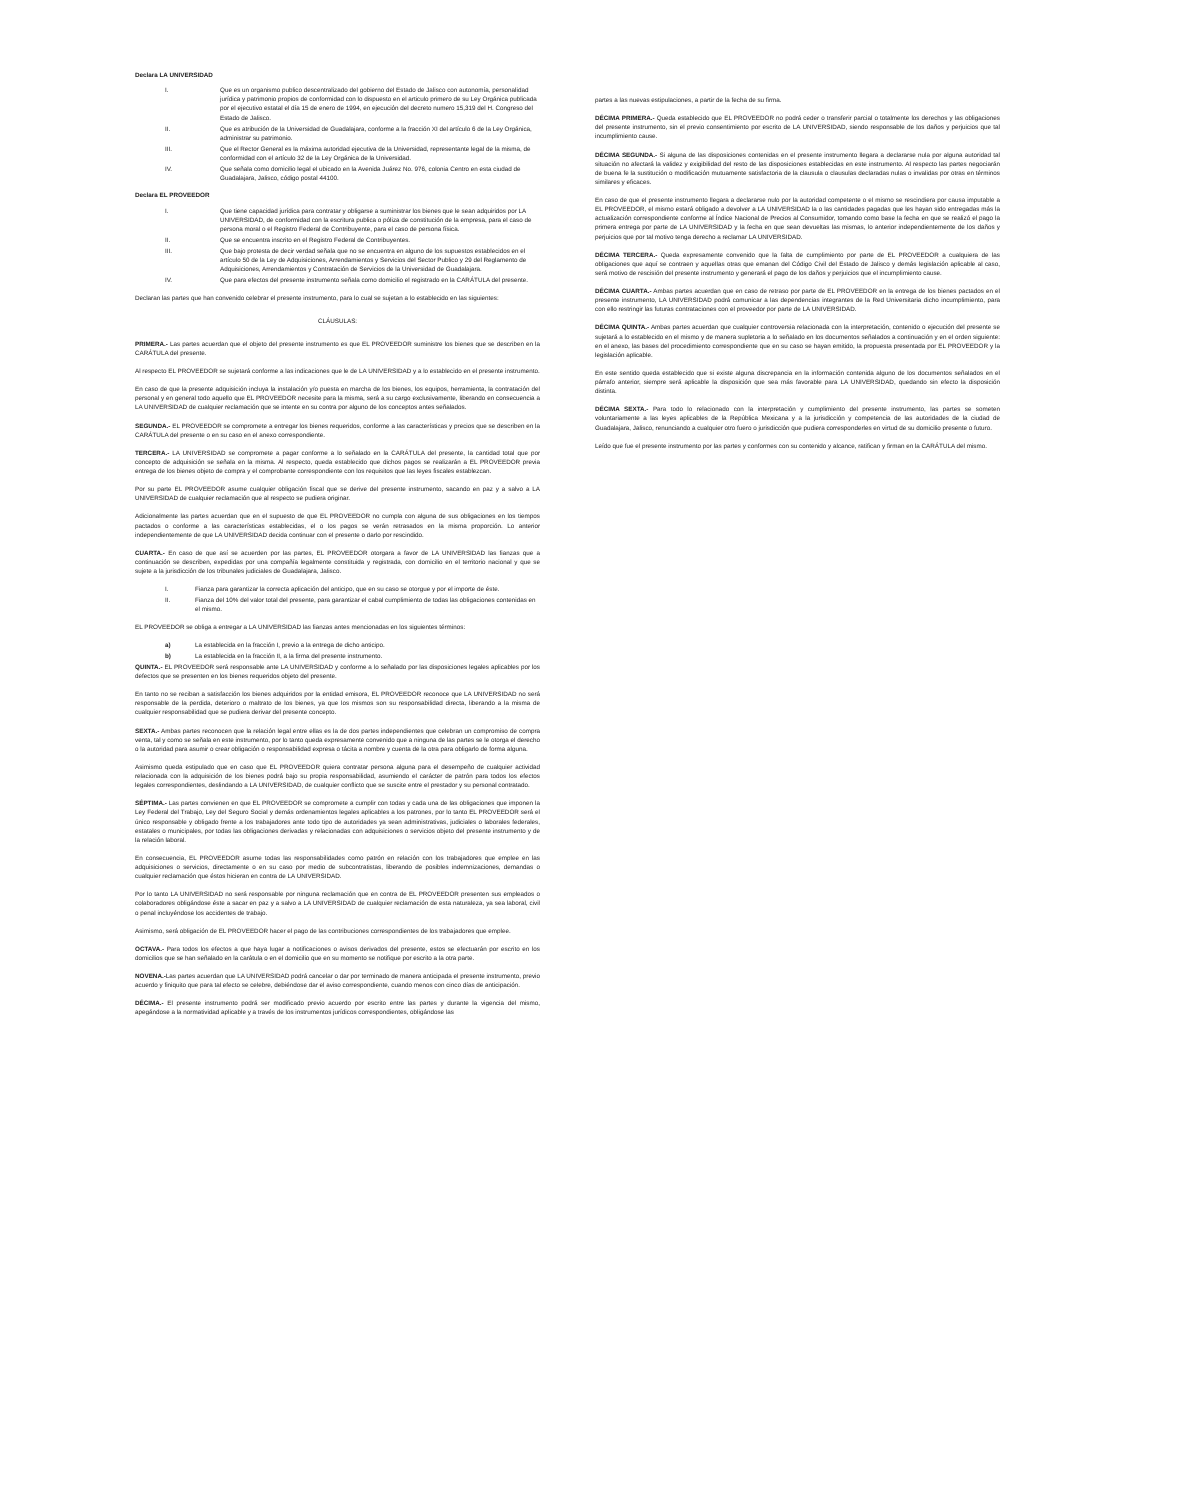Declara LA UNIVERSIDAD
I. Que es un organismo publico descentralizado del gobierno del Estado de Jalisco con autonomía, personalidad jurídica y patrimonio propios de conformidad con lo dispuesto en el articulo primero de su Ley Orgánica publicada por el ejecutivo estatal el día 15 de enero de 1994, en ejecución del decreto numero 15,319 del H. Congreso del Estado de Jalisco.
II. Que es atribución de la Universidad de Guadalajara, conforme a la fracción XI del artículo 6 de la Ley Orgánica, administrar su patrimonio.
III. Que el Rector General es la máxima autoridad ejecutiva de la Universidad, representante legal de la misma, de conformidad con el artículo 32 de la Ley Orgánica de la Universidad.
IV. Que señala como domicilio legal el ubicado en la Avenida Juárez No. 976, colonia Centro en esta ciudad de Guadalajara, Jalisco, código postal 44100.
Declara EL PROVEEDOR
I. Que tiene capacidad jurídica para contratar y obligarse a suministrar los bienes que le sean adquiridos por LA UNIVERSIDAD, de conformidad con la escritura publica o póliza de constitución de la empresa, para el caso de persona moral o el Registro Federal de Contribuyente, para el caso de persona física.
II. Que se encuentra inscrito en el Registro Federal de Contribuyentes.
III. Que bajo protesta de decir verdad señala que no se encuentra en alguno de los supuestos establecidos en el artículo 50 de la Ley de Adquisiciones, Arrendamientos y Servicios del Sector Publico y 29 del Reglamento de Adquisiciones, Arrendamientos y Contratación de Servicios de la Universidad de Guadalajara.
IV. Que para efectos del presente instrumento señala como domicilio el registrado en la CARÁTULA del presente.
Declaran las partes que han convenido celebrar el presente instrumento, para lo cual se sujetan a lo establecido en las siguientes:
CLÁUSULAS:
PRIMERA.- Las partes acuerdan que el objeto del presente instrumento es que EL PROVEEDOR suministre los bienes que se describen en la CARÁTULA del presente.
Al respecto EL PROVEEDOR se sujetará conforme a las indicaciones que le de LA UNIVERSIDAD y a lo establecido en el presente instrumento.
En caso de que la presente adquisición incluya la instalación y/o puesta en marcha de los bienes, los equipos, herramienta, la contratación del personal y en general todo aquello que EL PROVEEDOR necesite para la misma, será a su cargo exclusivamente, liberando en consecuencia a LA UNIVERSIDAD de cualquier reclamación que se intente en su contra por alguno de los conceptos antes señalados.
SEGUNDA.- EL PROVEEDOR se compromete a entregar los bienes requeridos, conforme a las características y precios que se describen en la CARÁTULA del presente o en su caso en el anexo correspondiente.
TERCERA.- LA UNIVERSIDAD se compromete a pagar conforme a lo señalado en la CARÁTULA del presente, la cantidad total que por concepto de adquisición se señala en la misma. Al respecto, queda establecido que dichos pagos se realizarán a EL PROVEEDOR previa entrega de los bienes objeto de compra y el comprobante correspondiente con los requisitos que las leyes fiscales establezcan.
Por su parte EL PROVEEDOR asume cualquier obligación fiscal que se derive del presente instrumento, sacando en paz y a salvo a LA UNIVERSIDAD de cualquier reclamación que al respecto se pudiera originar.
Adicionalmente las partes acuerdan que en el supuesto de que EL PROVEEDOR no cumpla con alguna de sus obligaciones en los tiempos pactados o conforme a las características establecidas, el o los pagos se verán retrasados en la misma proporción. Lo anterior independientemente de que LA UNIVERSIDAD decida continuar con el presente o darlo por rescindido.
CUARTA.- En caso de que así se acuerden por las partes, EL PROVEEDOR otorgara a favor de LA UNIVERSIDAD las fianzas que a continuación se describen, expedidas por una compañía legalmente constituida y registrada, con domicilio en el territorio nacional y que se sujete a la jurisdicción de los tribunales judiciales de Guadalajara, Jalisco.
I. Fianza para garantizar la correcta aplicación del anticipo, que en su caso se otorgue y por el importe de éste.
II. Fianza del 10% del valor total del presente, para garantizar el cabal cumplimiento de todas las obligaciones contenidas en el mismo.
EL PROVEEDOR se obliga a entregar a LA UNIVERSIDAD las fianzas antes mencionadas en los siguientes términos:
a) La establecida en la fracción I, previo a la entrega de dicho anticipo.
b) La establecida en la fracción II, a la firma del presente instrumento.
QUINTA.- EL PROVEEDOR será responsable ante LA UNIVERSIDAD y conforme a lo señalado por las disposiciones legales aplicables por los defectos que se presenten en los bienes requeridos objeto del presente.
En tanto no se reciban a satisfacción los bienes adquiridos por la entidad emisora, EL PROVEEDOR reconoce que LA UNIVERSIDAD no será responsable de la perdida, deterioro o maltrato de los bienes, ya que los mismos son su responsabilidad directa, liberando a la misma de cualquier responsabilidad que se pudiera derivar del presente concepto.
SEXTA.- Ambas partes reconocen que la relación legal entre ellas es la de dos partes independientes que celebran un compromiso de compra venta, tal y como se señala en este instrumento, por lo tanto queda expresamente convenido que a ninguna de las partes se le otorga el derecho o la autoridad para asumir o crear obligación o responsabilidad expresa o tácita a nombre y cuenta de la otra para obligarlo de forma alguna.
Asimismo queda estipulado que en caso que EL PROVEEDOR quiera contratar persona alguna para el desempeño de cualquier actividad relacionada con la adquisición de los bienes podrá bajo su propia responsabilidad, asumiendo el carácter de patrón para todos los efectos legales correspondientes, deslindando a LA UNIVERSIDAD, de cualquier conflicto que se suscite entre el prestador y su personal contratado.
SÉPTIMA.- Las partes convienen en que EL PROVEEDOR se compromete a cumplir con todas y cada una de las obligaciones que imponen la Ley Federal del Trabajo, Ley del Seguro Social y demás ordenamientos legales aplicables a los patrones, por lo tanto EL PROVEEDOR será el único responsable y obligado frente a los trabajadores ante todo tipo de autoridades ya sean administrativas, judiciales o laborales federales, estatales o municipales, por todas las obligaciones derivadas y relacionadas con adquisiciones o servicios objeto del presente instrumento y de la relación laboral.
En consecuencia, EL PROVEEDOR asume todas las responsabilidades como patrón en relación con los trabajadores que emplee en las adquisiciones o servicios, directamente o en su caso por medio de subcontratistas, liberando de posibles indemnizaciones, demandas o cualquier reclamación que éstos hicieran en contra de LA UNIVERSIDAD.
Por lo tanto LA UNIVERSIDAD no será responsable por ninguna reclamación que en contra de EL PROVEEDOR presenten sus empleados o colaboradores obligándose éste a sacar en paz y a salvo a LA UNIVERSIDAD de cualquier reclamación de esta naturaleza, ya sea laboral, civil o penal incluyéndose los accidentes de trabajo.
Asimismo, será obligación de EL PROVEEDOR hacer el pago de las contribuciones correspondientes de los trabajadores que emplee.
OCTAVA.- Para todos los efectos a que haya lugar a notificaciones o avisos derivados del presente, estos se efectuarán por escrito en los domicilios que se han señalado en la carátula o en el domicilio que en su momento se notifique por escrito a la otra parte.
NOVENA.-Las partes acuerdan que LA UNIVERSIDAD podrá cancelar o dar por terminado de manera anticipada el presente instrumento, previo acuerdo y finiquito que para tal efecto se celebre, debiéndose dar el aviso correspondiente, cuando menos con cinco días de anticipación.
DÉCIMA.- El presente instrumento podrá ser modificado previo acuerdo por escrito entre las partes y durante la vigencia del mismo, apegándose a la normatividad aplicable y a través de los instrumentos jurídicos correspondientes, obligándose las
partes a las nuevas estipulaciones, a partir de la fecha de su firma.
DÉCIMA PRIMERA.- Queda establecido que EL PROVEEDOR no podrá ceder o transferir parcial o totalmente los derechos y las obligaciones del presente instrumento, sin el previo consentimiento por escrito de LA UNIVERSIDAD, siendo responsable de los daños y perjuicios que tal incumplimiento cause.
DÉCIMA SEGUNDA.- Si alguna de las disposiciones contenidas en el presente instrumento llegara a declararse nula por alguna autoridad tal situación no afectará la validez y exigibilidad del resto de las disposiciones establecidas en este instrumento. Al respecto las partes negociarán de buena fe la sustitución o modificación mutuamente satisfactoria de la clausula o clausulas declaradas nulas o invalidas por otras en términos similares y eficaces.
En caso de que el presente instrumento llegara a declararse nulo por la autoridad competente o el mismo se rescindiera por causa imputable a EL PROVEEDOR, el mismo estará obligado a devolver a LA UNIVERSIDAD la o las cantidades pagadas que les hayan sido entregadas más la actualización correspondiente conforme al Índice Nacional de Precios al Consumidor, tomando como base la fecha en que se realizó el pago la primera entrega por parte de LA UNIVERSIDAD y la fecha en que sean devueltas las mismas, lo anterior independientemente de los daños y perjuicios que por tal motivo tenga derecho a reclamar LA UNIVERSIDAD.
DÉCIMA TERCERA.- Queda expresamente convenido que la falta de cumplimiento por parte de EL PROVEEDOR a cualquiera de las obligaciones que aquí se contraen y aquellas otras que emanan del Código Civil del Estado de Jalisco y demás legislación aplicable al caso, será motivo de rescisión del presente instrumento y generará el pago de los daños y perjuicios que el incumplimiento cause.
DÉCIMA CUARTA.- Ambas partes acuerdan que en caso de retraso por parte de EL PROVEEDOR en la entrega de los bienes pactados en el presente instrumento, LA UNIVERSIDAD podrá comunicar a las dependencias integrantes de la Red Universitaria dicho incumplimiento, para con ello restringir las futuras contrataciones con el proveedor por parte de LA UNIVERSIDAD.
DÉCIMA QUINTA.- Ambas partes acuerdan que cualquier controversia relacionada con la interpretación, contenido o ejecución del presente se sujetará a lo establecido en el mismo y de manera supletoria a lo señalado en los documentos señalados a continuación y en el orden siguiente: en el anexo, las bases del procedimiento correspondiente que en su caso se hayan emitido, la propuesta presentada por EL PROVEEDOR y la legislación aplicable.
En este sentido queda establecido que si existe alguna discrepancia en la información contenida alguno de los documentos señalados en el párrafo anterior, siempre será aplicable la disposición que sea más favorable para LA UNIVERSIDAD, quedando sin efecto la disposición distinta.
DÉCIMA SEXTA.- Para todo lo relacionado con la interpretación y cumplimiento del presente instrumento, las partes se someten voluntariamente a las leyes aplicables de la República Mexicana y a la jurisdicción y competencia de las autoridades de la ciudad de Guadalajara, Jalisco, renunciando a cualquier otro fuero o jurisdicción que pudiera corresponderles en virtud de su domicilio presente o futuro.
Leído que fue el presente instrumento por las partes y conformes con su contenido y alcance, ratifican y firman en la CARÁTULA del mismo.